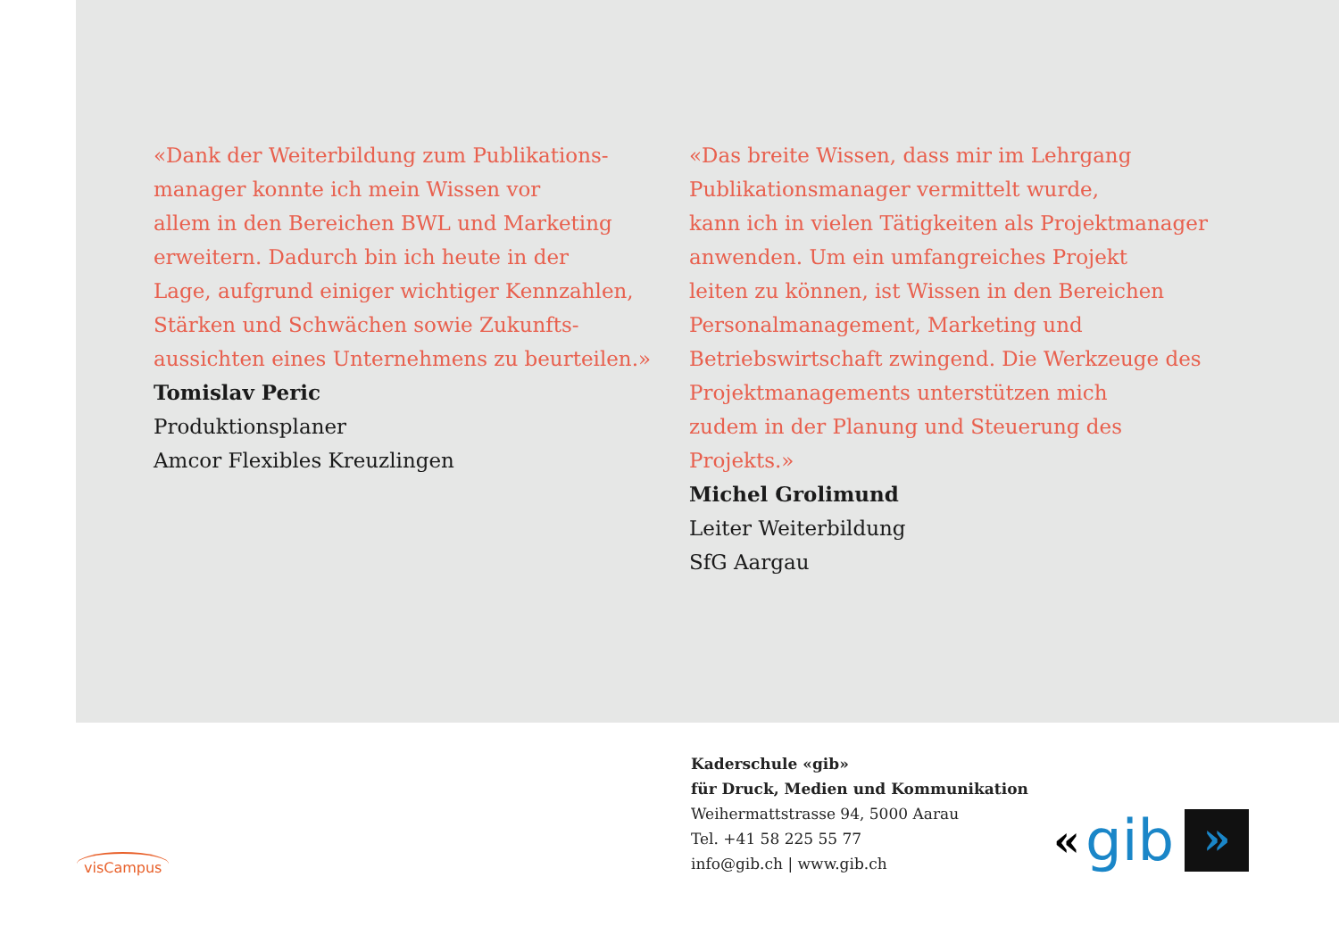«Dank der Weiterbildung zum Publikations-
manager konnte ich mein Wissen vor
allem in den Bereichen BWL und Marketing
erweitern. Dadurch bin ich heute in der
Lage, aufgrund einiger wichtiger Kennzahlen,
Stärken und Schwächen sowie Zukunfts-
aussichten eines Unternehmens zu beurteilen.»
Tomislav Peric
Produktionsplaner
Amcor Flexibles Kreuzlingen
«Das breite Wissen, dass mir im Lehrgang
Publikationsmanager vermittelt wurde,
kann ich in vielen Tätigkeiten als Projektmanager
anwenden. Um ein umfangreiches Projekt
leiten zu können, ist Wissen in den Bereichen
Personalmanagement, Marketing und
Betriebswirtschaft zwingend. Die Werkzeuge des
Projektmanagements unterstützen mich
zudem in der Planung und Steuerung des
Projekts.»
Michel Grolimund
Leiter Weiterbildung
SfG Aargau
Kaderschule «gib»
für Druck, Medien und Kommunikation
Weihermattstrasse 94, 5000 Aarau
Tel. +41 58 225 55 77
info@gib.ch | www.gib.ch
visCampus
« gib
»